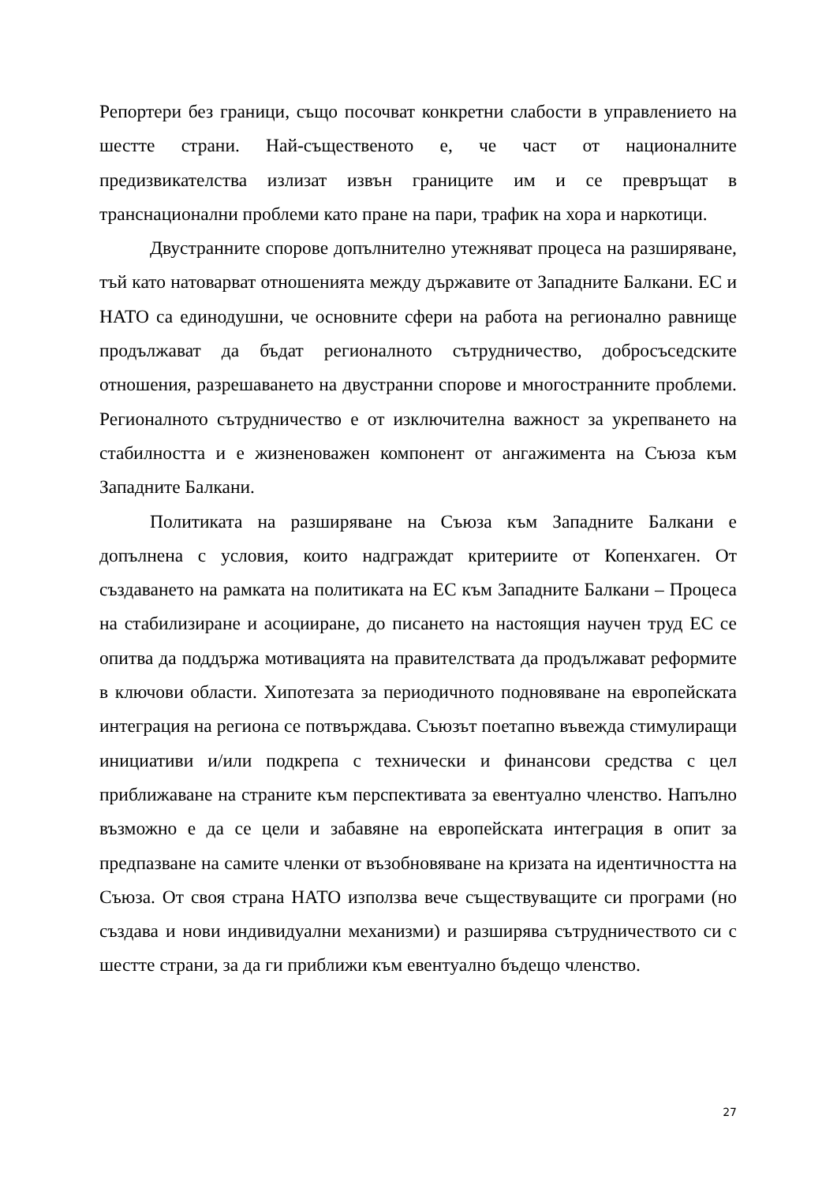Репортери без граници, също посочват конкретни слабости в управлението на шестте страни. Най-същественото е, че част от националните предизвикателства излизат извън границите им и се превръщат в транснационални проблеми като пране на пари, трафик на хора и наркотици.
Двустранните спорове допълнително утежняват процеса на разширяване, тъй като натоварват отношенията между държавите от Западните Балкани. ЕС и НАТО са единодушни, че основните сфери на работа на регионално равнище продължават да бъдат регионалното сътрудничество, добросъседските отношения, разрешаването на двустранни спорове и многостранните проблеми. Регионалното сътрудничество е от изключителна важност за укрепването на стабилността и е жизненоважен компонент от ангажимента на Съюза към Западните Балкани.
Политиката на разширяване на Съюза към Западните Балкани е допълнена с условия, които надграждат критериите от Копенхаген. От създаването на рамката на политиката на ЕС към Западните Балкани – Процеса на стабилизиране и асоцииране, до писането на настоящия научен труд ЕС се опитва да поддържа мотивацията на правителствата да продължават реформите в ключови области. Хипотезата за периодичното подновяване на европейската интеграция на региона се потвърждава. Съюзът поетапно въвежда стимулиращи инициативи и/или подкрепа с технически и финансови средства с цел приближаване на страните към перспективата за евентуално членство. Напълно възможно е да се цели и забавяне на европейската интеграция в опит за предпазване на самите членки от възобновяване на кризата на идентичността на Съюза. От своя страна НАТО използва вече съществуващите си програми (но създава и нови индивидуални механизми) и разширява сътрудничеството си с шестте страни, за да ги приближи към евентуално бъдещо членство.
27